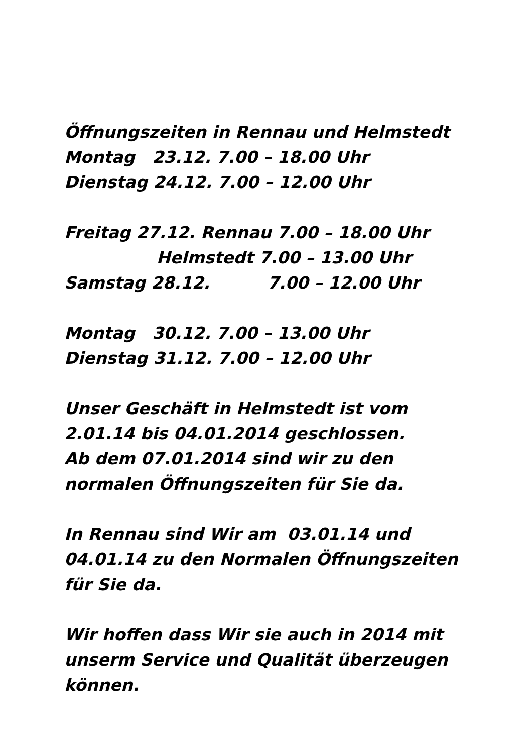Öffnungszeiten in Rennau und Helmstedt Montag 23.12. 7.00 – 18.00 Uhr Dienstag 24.12. 7.00 – 12.00 Uhr Freitag 27.12. Rennau 7.00 – 18.00 Uhr Helmstedt 7.00 – 13.00 Uhr Samstag 28.12. 7.00 – 12.00 Uhr Montag 30.12. 7.00 – 13.00 Uhr Dienstag 31.12. 7.00 – 12.00 Uhr Unser Geschäft in Helmstedt ist vom 2.01.14 bis 04.01.2014 geschlossen. Ab dem 07.01.2014 sind wir zu den normalen Öffnungszeiten für Sie da. In Rennau sind Wir am 03.01.14 und 04.01.14 zu den Normalen Öffnungszeiten für Sie da. Wir hoffen dass Wir sie auch in 2014 mit unserm Service und Qualität überzeugen können.